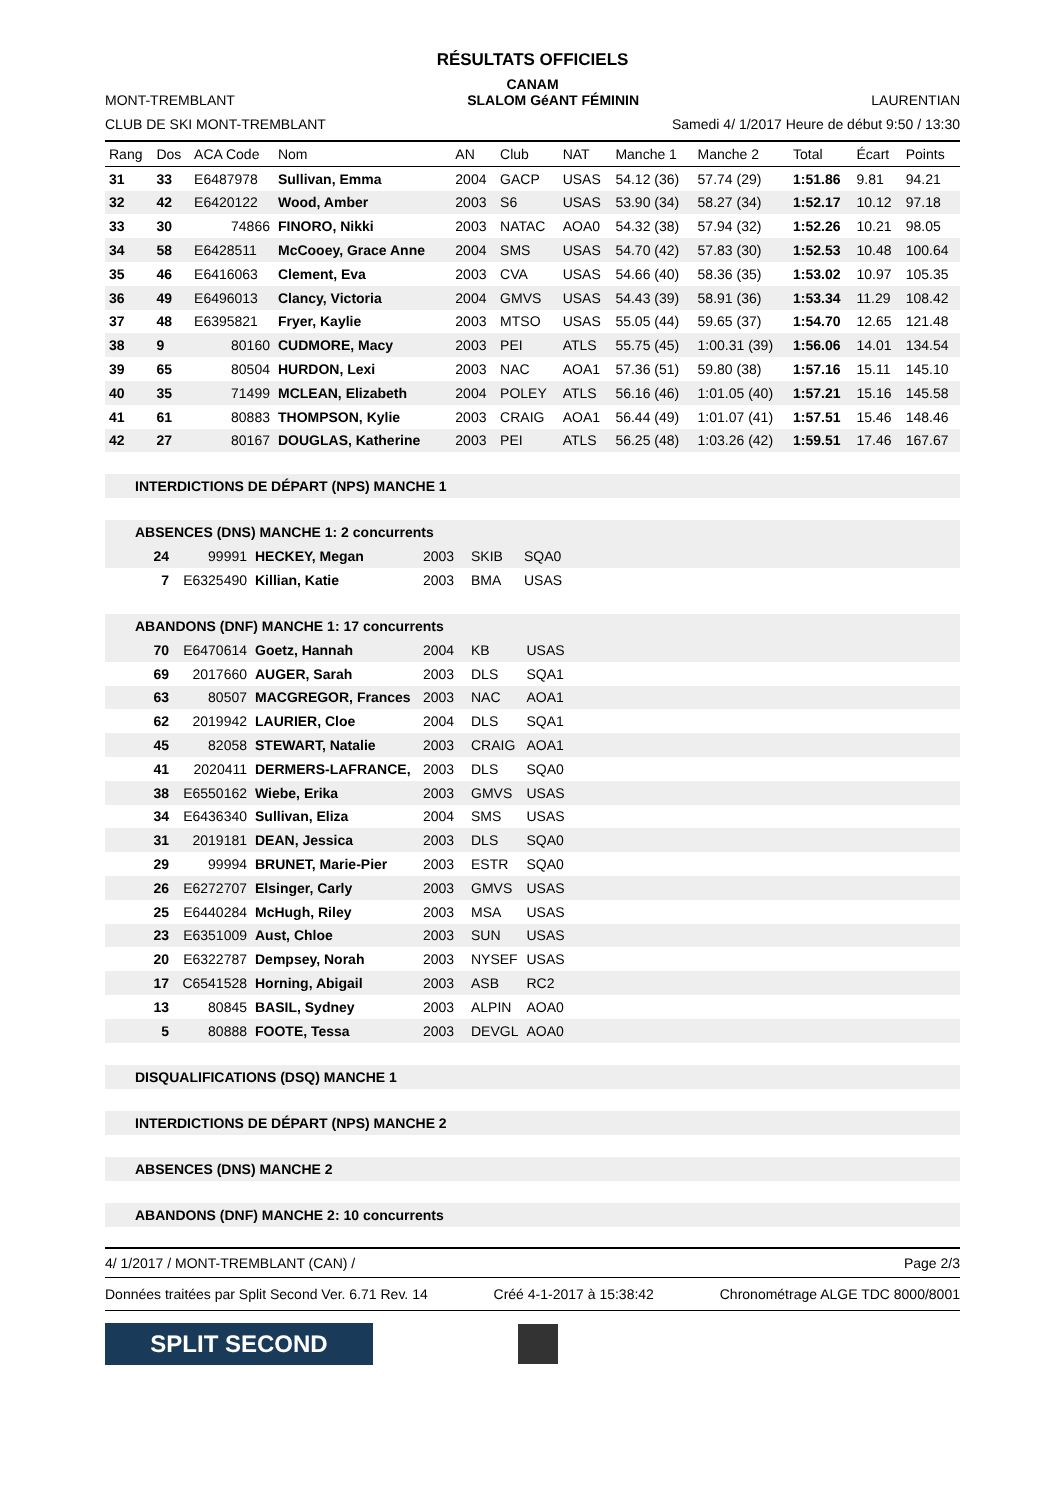RÉSULTATS OFFICIELS
CANAM
MONT-TREMBLANT SLALOM GéANT FÉMININ LAURENTIAN
CLUB DE SKI MONT-TREMBLANT Samedi 4/ 1/2017 Heure de début 9:50 / 13:30
| Rang | Dos | ACA Code | Nom | AN | Club | NAT | Manche 1 | Manche 2 | Total | Écart | Points |
| --- | --- | --- | --- | --- | --- | --- | --- | --- | --- | --- | --- |
| 31 | 33 | E6487978 | Sullivan, Emma | 2004 | GACP | USAS | 54.12 (36) | 57.74 (29) | 1:51.86 | 9.81 | 94.21 |
| 32 | 42 | E6420122 | Wood, Amber | 2003 | S6 | USAS | 53.90 (34) | 58.27 (34) | 1:52.17 | 10.12 | 97.18 |
| 33 | 30 | 74866 | FINORO, Nikki | 2003 | NATAC | AOA0 | 54.32 (38) | 57.94 (32) | 1:52.26 | 10.21 | 98.05 |
| 34 | 58 | E6428511 | McCooey, Grace Anne | 2004 | SMS | USAS | 54.70 (42) | 57.83 (30) | 1:52.53 | 10.48 | 100.64 |
| 35 | 46 | E6416063 | Clement, Eva | 2003 | CVA | USAS | 54.66 (40) | 58.36 (35) | 1:53.02 | 10.97 | 105.35 |
| 36 | 49 | E6496013 | Clancy, Victoria | 2004 | GMVS | USAS | 54.43 (39) | 58.91 (36) | 1:53.34 | 11.29 | 108.42 |
| 37 | 48 | E6395821 | Fryer, Kaylie | 2003 | MTSO | USAS | 55.05 (44) | 59.65 (37) | 1:54.70 | 12.65 | 121.48 |
| 38 | 9 | 80160 | CUDMORE, Macy | 2003 | PEI | ATLS | 55.75 (45) | 1:00.31 (39) | 1:56.06 | 14.01 | 134.54 |
| 39 | 65 | 80504 | HURDON, Lexi | 2003 | NAC | AOA1 | 57.36 (51) | 59.80 (38) | 1:57.16 | 15.11 | 145.10 |
| 40 | 35 | 71499 | MCLEAN, Elizabeth | 2004 | POLEY | ATLS | 56.16 (46) | 1:01.05 (40) | 1:57.21 | 15.16 | 145.58 |
| 41 | 61 | 80883 | THOMPSON, Kylie | 2003 | CRAIG | AOA1 | 56.44 (49) | 1:01.07 (41) | 1:57.51 | 15.46 | 148.46 |
| 42 | 27 | 80167 | DOUGLAS, Katherine | 2003 | PEI | ATLS | 56.25 (48) | 1:03.26 (42) | 1:59.51 | 17.46 | 167.67 |
INTERDICTIONS DE DÉPART (NPS) MANCHE 1
ABSENCES (DNS) MANCHE 1: 2 concurrents
| 24 | 99991 | HECKEY, Megan | 2003 | SKIB | SQA0 |
| 7 | E6325490 | Killian, Katie | 2003 | BMA | USAS |
ABANDONS (DNF) MANCHE 1: 17 concurrents
| 70 | E6470614 | Goetz, Hannah | 2004 | KB | USAS |
| 69 | 2017660 | AUGER, Sarah | 2003 | DLS | SQA1 |
| 63 | 80507 | MACGREGOR, Frances | 2003 | NAC | AOA1 |
| 62 | 2019942 | LAURIER, Cloe | 2004 | DLS | SQA1 |
| 45 | 82058 | STEWART, Natalie | 2003 | CRAIG | AOA1 |
| 41 | 2020411 | DERMERS-LAFRANCE, | 2003 | DLS | SQA0 |
| 38 | E6550162 | Wiebe, Erika | 2003 | GMVS | USAS |
| 34 | E6436340 | Sullivan, Eliza | 2004 | SMS | USAS |
| 31 | 2019181 | DEAN, Jessica | 2003 | DLS | SQA0 |
| 29 | 99994 | BRUNET, Marie-Pier | 2003 | ESTR | SQA0 |
| 26 | E6272707 | Elsinger, Carly | 2003 | GMVS | USAS |
| 25 | E6440284 | McHugh, Riley | 2003 | MSA | USAS |
| 23 | E6351009 | Aust, Chloe | 2003 | SUN | USAS |
| 20 | E6322787 | Dempsey, Norah | 2003 | NYSEF | USAS |
| 17 | C6541528 | Horning, Abigail | 2003 | ASB | RC2 |
| 13 | 80845 | BASIL, Sydney | 2003 | ALPIN | AOA0 |
| 5 | 80888 | FOOTE, Tessa | 2003 | DEVGL | AOA0 |
DISQUALIFICATIONS (DSQ) MANCHE 1
INTERDICTIONS DE DÉPART (NPS) MANCHE 2
ABSENCES (DNS) MANCHE 2
ABANDONS (DNF) MANCHE 2: 10 concurrents
4/ 1/2017 / MONT-TREMBLANT (CAN) / Page 2/3
Données traitées par Split Second Ver. 6.71 Rev. 14 Créé 4-1-2017 à 15:38:42 Chronométrage ALGE TDC 8000/8001
SPLIT SECOND